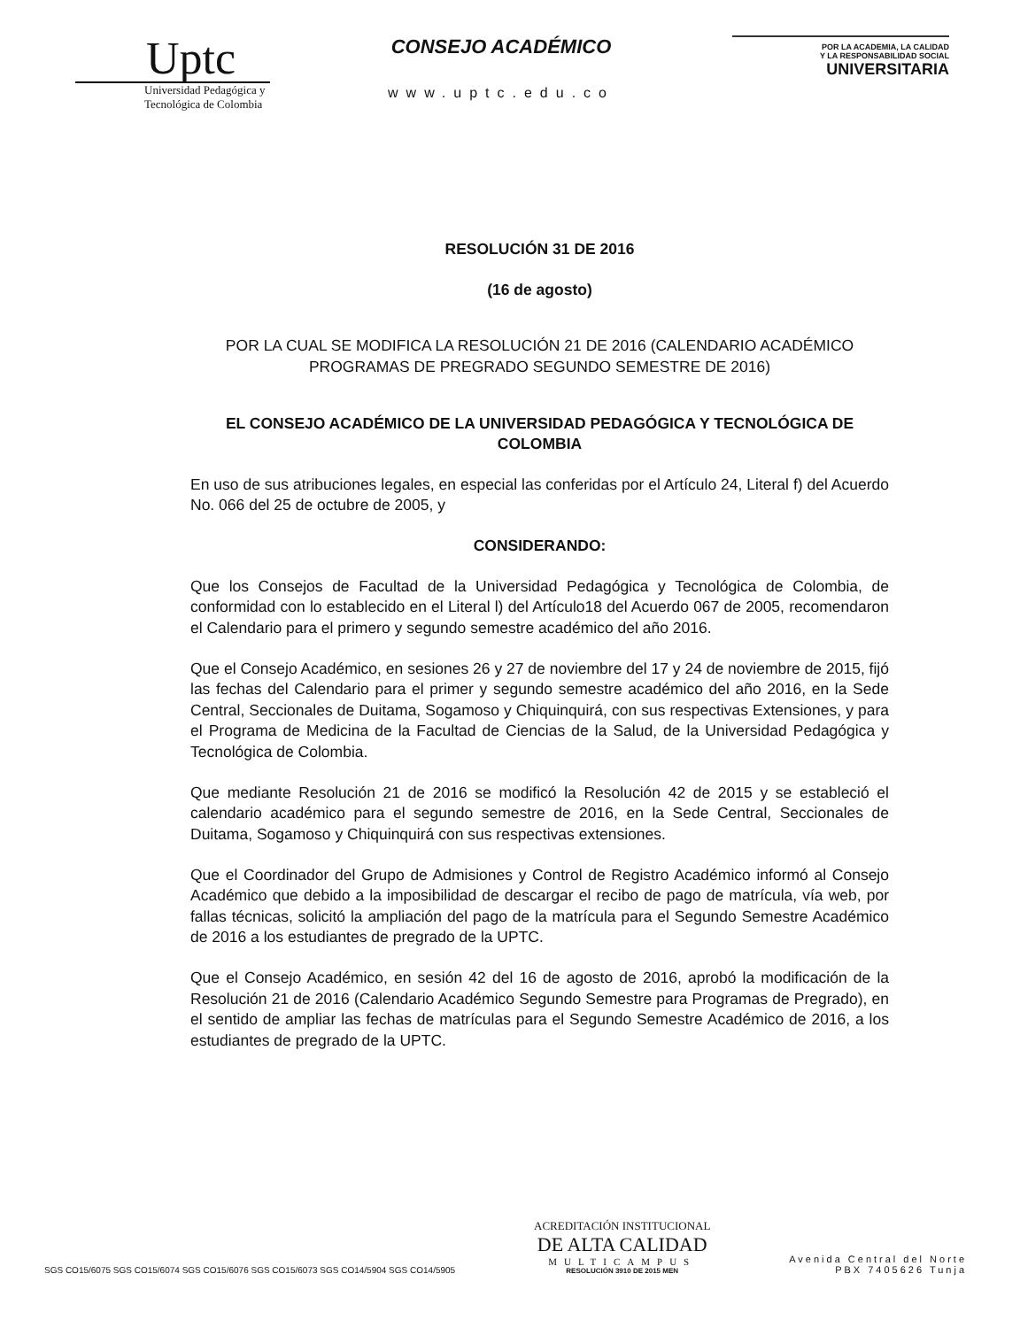Uptc
Universidad Pedagógica y
Tecnológica de Colombia
CONSEJO ACADÉMICO
www.uptc.edu.co
POR LA ACADEMIA, LA CALIDAD
Y LA RESPONSABILIDAD SOCIAL
UNIVERSITARIA
RESOLUCIÓN 31 DE 2016
(16 de agosto)
POR LA CUAL SE MODIFICA LA RESOLUCIÓN 21 DE 2016 (CALENDARIO ACADÉMICO PROGRAMAS DE PREGRADO SEGUNDO SEMESTRE DE 2016)
EL CONSEJO ACADÉMICO DE LA UNIVERSIDAD PEDAGÓGICA Y TECNOLÓGICA DE COLOMBIA
En uso de sus atribuciones legales, en especial las conferidas por el Artículo 24, Literal f) del Acuerdo No. 066 del 25 de octubre de 2005, y
CONSIDERANDO:
Que los Consejos de Facultad de la Universidad Pedagógica y Tecnológica de Colombia, de conformidad con lo establecido en el Literal l) del Artículo18 del Acuerdo 067 de 2005, recomendaron el Calendario para el primero y segundo semestre académico del año 2016.
Que el Consejo Académico, en sesiones 26 y 27 de noviembre del 17 y 24 de noviembre de 2015, fijó las fechas del Calendario para el primer y segundo semestre académico del año 2016, en la Sede Central, Seccionales de Duitama, Sogamoso y Chiquinquirá, con sus respectivas Extensiones, y para el Programa de Medicina de la Facultad de Ciencias de la Salud, de la Universidad Pedagógica y Tecnológica de Colombia.
Que mediante Resolución 21 de 2016 se modificó la Resolución 42 de 2015 y se estableció el calendario académico para el segundo semestre de 2016, en la Sede Central, Seccionales de Duitama, Sogamoso y Chiquinquirá con sus respectivas extensiones.
Que el Coordinador del Grupo de Admisiones y Control de Registro Académico informó al Consejo Académico que debido a la imposibilidad de descargar el recibo de pago de matrícula, vía web, por fallas técnicas, solicitó la ampliación del pago de la matrícula para el Segundo Semestre Académico de 2016 a los estudiantes de pregrado de la UPTC.
Que el Consejo Académico, en sesión 42 del 16 de agosto de 2016, aprobó la modificación de la Resolución 21 de 2016 (Calendario Académico Segundo Semestre para Programas de Pregrado), en el sentido de ampliar las fechas de matrículas para el Segundo Semestre Académico de 2016, a los estudiantes de pregrado de la UPTC.
SGS CO15/6075 SGS CO15/6074 SGS CO15/6076 SGS CO15/6073 SGS CO14/5904 SGS CO14/5905
ACREDITACIÓN INSTITUCIONAL
DE ALTA CALIDAD
MULTICAMPUS
RESOLUCIÓN 3910 DE 2015 MEN
Avenida Central del Norte
PBX 7405626 Tunja